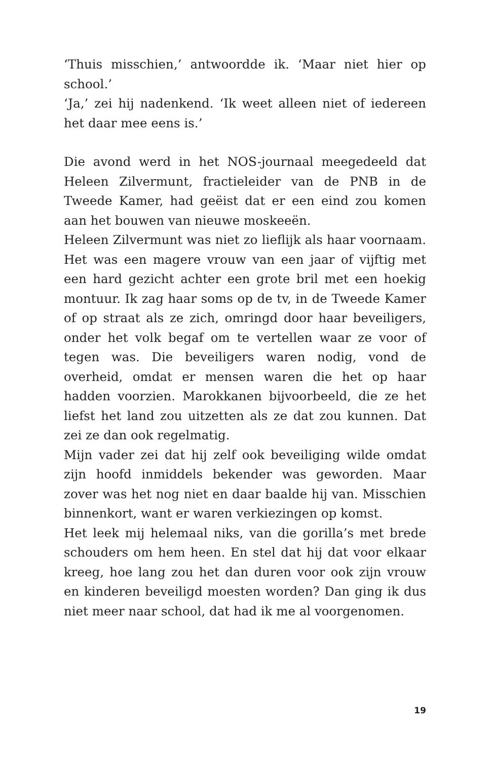‘Thuis misschien,’ antwoordde ik. ‘Maar niet hier op school.’
‘Ja,’ zei hij nadenkend. ‘Ik weet alleen niet of iedereen het daar mee eens is.’
Die avond werd in het NOS-journaal meegedeeld dat Heleen Zilvermunt, fractieleider van de PNB in de Tweede Kamer, had geëist dat er een eind zou komen aan het bouwen van nieuwe moskeeën.
Heleen Zilvermunt was niet zo lieflijk als haar voornaam. Het was een magere vrouw van een jaar of vijftig met een hard gezicht achter een grote bril met een hoekig montuur. Ik zag haar soms op de tv, in de Tweede Kamer of op straat als ze zich, omringd door haar beveiligers, onder het volk begaf om te vertellen waar ze voor of tegen was. Die beveiligers waren nodig, vond de overheid, omdat er mensen waren die het op haar hadden voorzien. Marokkanen bijvoorbeeld, die ze het liefst het land zou uitzetten als ze dat zou kunnen. Dat zei ze dan ook regelmatig.
Mijn vader zei dat hij zelf ook beveiliging wilde omdat zijn hoofd inmiddels bekender was geworden. Maar zover was het nog niet en daar baalde hij van. Misschien binnenkort, want er waren verkiezingen op komst.
Het leek mij helemaal niks, van die gorilla’s met brede schouders om hem heen. En stel dat hij dat voor elkaar kreeg, hoe lang zou het dan duren voor ook zijn vrouw en kinderen beveiligd moesten worden? Dan ging ik dus niet meer naar school, dat had ik me al voorgenomen.
19